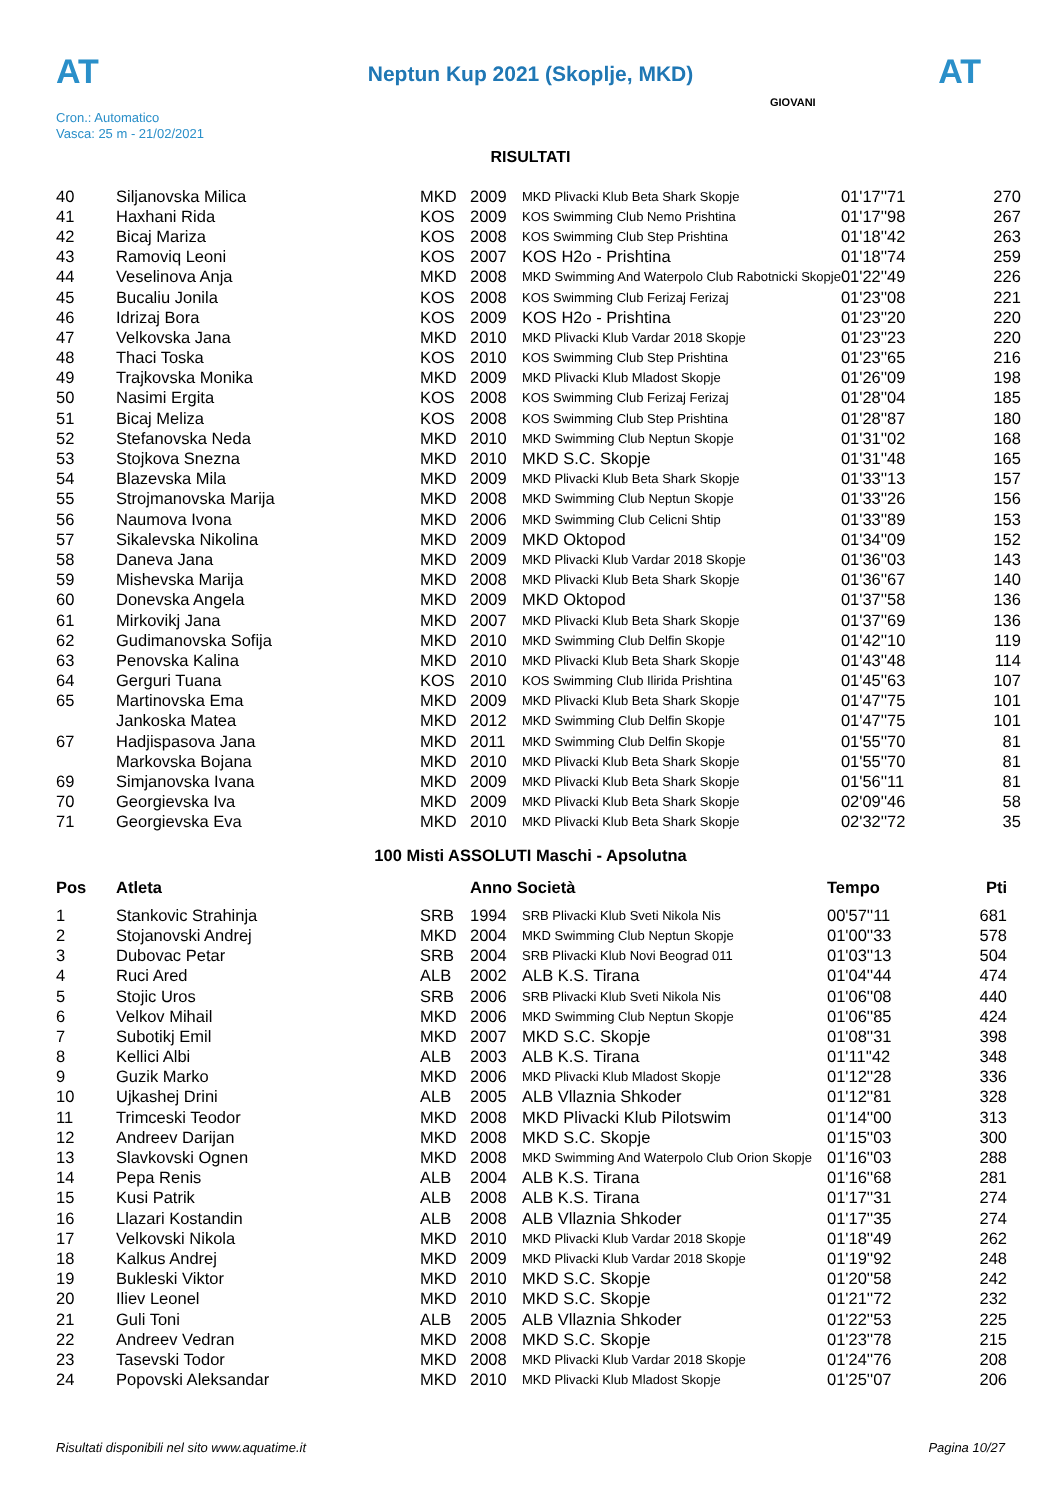AT AT
Neptun Kup 2021 (Skoplje, MKD)
Cron.: Automatico
Vasca: 25 m - 21/02/2021
GIOVANI
RISULTATI
| 40 | Siljanovska Milica | MKD | 2009 | MKD Plivacki Klub Beta Shark Skopje | 01'17''71 | 270 |
| 41 | Haxhani Rida | KOS | 2009 | KOS Swimming Club Nemo Prishtina | 01'17''98 | 267 |
| 42 | Bicaj Mariza | KOS | 2008 | KOS Swimming Club Step Prishtina | 01'18''42 | 263 |
| 43 | Ramoviq Leoni | KOS | 2007 | KOS H2o - Prishtina | 01'18''74 | 259 |
| 44 | Veselinova Anja | MKD | 2008 | MKD Swimming And Waterpolo Club Rabotnicki Skopje | 01'22''49 | 226 |
| 45 | Bucaliu Jonila | KOS | 2008 | KOS Swimming Club Ferizaj Ferizaj | 01'23''08 | 221 |
| 46 | Idrizaj Bora | KOS | 2009 | KOS H2o - Prishtina | 01'23''20 | 220 |
| 47 | Velkovska Jana | MKD | 2010 | MKD Plivacki Klub Vardar 2018 Skopje | 01'23''23 | 220 |
| 48 | Thaci Toska | KOS | 2010 | KOS Swimming Club Step Prishtina | 01'23''65 | 216 |
| 49 | Trajkovska Monika | MKD | 2009 | MKD Plivacki Klub Mladost Skopje | 01'26''09 | 198 |
| 50 | Nasimi Ergita | KOS | 2008 | KOS Swimming Club Ferizaj Ferizaj | 01'28''04 | 185 |
| 51 | Bicaj Meliza | KOS | 2008 | KOS Swimming Club Step Prishtina | 01'28''87 | 180 |
| 52 | Stefanovska Neda | MKD | 2010 | MKD Swimming Club Neptun Skopje | 01'31''02 | 168 |
| 53 | Stojkova Snezna | MKD | 2010 | MKD S.C. Skopje | 01'31''48 | 165 |
| 54 | Blazevska Mila | MKD | 2009 | MKD Plivacki Klub Beta Shark Skopje | 01'33''13 | 157 |
| 55 | Strojmanovska Marija | MKD | 2008 | MKD Swimming Club Neptun Skopje | 01'33''26 | 156 |
| 56 | Naumova Ivona | MKD | 2006 | MKD Swimming Club Celicni Shtip | 01'33''89 | 153 |
| 57 | Sikalevska Nikolina | MKD | 2009 | MKD Oktopod | 01'34''09 | 152 |
| 58 | Daneva Jana | MKD | 2009 | MKD Plivacki Klub Vardar 2018 Skopje | 01'36''03 | 143 |
| 59 | Mishevska Marija | MKD | 2008 | MKD Plivacki Klub Beta Shark Skopje | 01'36''67 | 140 |
| 60 | Donevska Angela | MKD | 2009 | MKD Oktopod | 01'37''58 | 136 |
| 61 | Mirkovikj Jana | MKD | 2007 | MKD Plivacki Klub Beta Shark Skopje | 01'37''69 | 136 |
| 62 | Gudimanovska Sofija | MKD | 2010 | MKD Swimming Club Delfin Skopje | 01'42''10 | 119 |
| 63 | Penovska Kalina | MKD | 2010 | MKD Plivacki Klub Beta Shark Skopje | 01'43''48 | 114 |
| 64 | Gerguri Tuana | KOS | 2010 | KOS Swimming Club Ilirida Prishtina | 01'45''63 | 107 |
| 65 | Martinovska Ema | MKD | 2009 | MKD Plivacki Klub Beta Shark Skopje | 01'47''75 | 101 |
| | Jankoska Matea | MKD | 2012 | MKD Swimming Club Delfin Skopje | 01'47''75 | 101 |
| 67 | Hadjispasova Jana | MKD | 2011 | MKD Swimming Club Delfin Skopje | 01'55''70 | 81 |
| | Markovska Bojana | MKD | 2010 | MKD Plivacki Klub Beta Shark Skopje | 01'55''70 | 81 |
| 69 | Simjanovska Ivana | MKD | 2009 | MKD Plivacki Klub Beta Shark Skopje | 01'56''11 | 81 |
| 70 | Georgievska Iva | MKD | 2009 | MKD Plivacki Klub Beta Shark Skopje | 02'09''46 | 58 |
| 71 | Georgievska Eva | MKD | 2010 | MKD Plivacki Klub Beta Shark Skopje | 02'32''72 | 35 |
100 Misti ASSOLUTI Maschi - Apsolutna
| Pos | Atleta | | Anno Società | | Tempo | Pti |
| --- | --- | --- | --- | --- | --- | --- |
| 1 | Stankovic Strahinja | SRB | 1994 | SRB Plivacki Klub Sveti Nikola Nis | 00'57''11 | 681 |
| 2 | Stojanovski Andrej | MKD | 2004 | MKD Swimming Club Neptun Skopje | 01'00''33 | 578 |
| 3 | Dubovac Petar | SRB | 2004 | SRB Plivacki Klub Novi Beograd 011 | 01'03''13 | 504 |
| 4 | Ruci Ared | ALB | 2002 | ALB K.S. Tirana | 01'04''44 | 474 |
| 5 | Stojic Uros | SRB | 2006 | SRB Plivacki Klub Sveti Nikola Nis | 01'06''08 | 440 |
| 6 | Velkov Mihail | MKD | 2006 | MKD Swimming Club Neptun Skopje | 01'06''85 | 424 |
| 7 | Subotikj Emil | MKD | 2007 | MKD S.C. Skopje | 01'08''31 | 398 |
| 8 | Kellici Albi | ALB | 2003 | ALB K.S. Tirana | 01'11''42 | 348 |
| 9 | Guzik Marko | MKD | 2006 | MKD Plivacki Klub Mladost Skopje | 01'12''28 | 336 |
| 10 | Ujkashej Drini | ALB | 2005 | ALB Vllaznia Shkoder | 01'12''81 | 328 |
| 11 | Trimceski Teodor | MKD | 2008 | MKD Plivacki Klub Pilotswim | 01'14''00 | 313 |
| 12 | Andreev Darijan | MKD | 2008 | MKD S.C. Skopje | 01'15''03 | 300 |
| 13 | Slavkovski Ognen | MKD | 2008 | MKD Swimming And Waterpolo Club Orion Skopje | 01'16''03 | 288 |
| 14 | Pepa Renis | ALB | 2004 | ALB K.S. Tirana | 01'16''68 | 281 |
| 15 | Kusi Patrik | ALB | 2008 | ALB K.S. Tirana | 01'17''31 | 274 |
| 16 | Llazari Kostandin | ALB | 2008 | ALB Vllaznia Shkoder | 01'17''35 | 274 |
| 17 | Velkovski Nikola | MKD | 2010 | MKD Plivacki Klub Vardar 2018 Skopje | 01'18''49 | 262 |
| 18 | Kalkus Andrej | MKD | 2009 | MKD Plivacki Klub Vardar 2018 Skopje | 01'19''92 | 248 |
| 19 | Bukleski Viktor | MKD | 2010 | MKD S.C. Skopje | 01'20''58 | 242 |
| 20 | Iliev Leonel | MKD | 2010 | MKD S.C. Skopje | 01'21''72 | 232 |
| 21 | Guli Toni | ALB | 2005 | ALB Vllaznia Shkoder | 01'22''53 | 225 |
| 22 | Andreev Vedran | MKD | 2008 | MKD S.C. Skopje | 01'23''78 | 215 |
| 23 | Tasevski Todor | MKD | 2008 | MKD Plivacki Klub Vardar 2018 Skopje | 01'24''76 | 208 |
| 24 | Popovski Aleksandar | MKD | 2010 | MKD Plivacki Klub Mladost Skopje | 01'25''07 | 206 |
Risultati disponibili nel sito www.aquatime.it Pagina 10/27